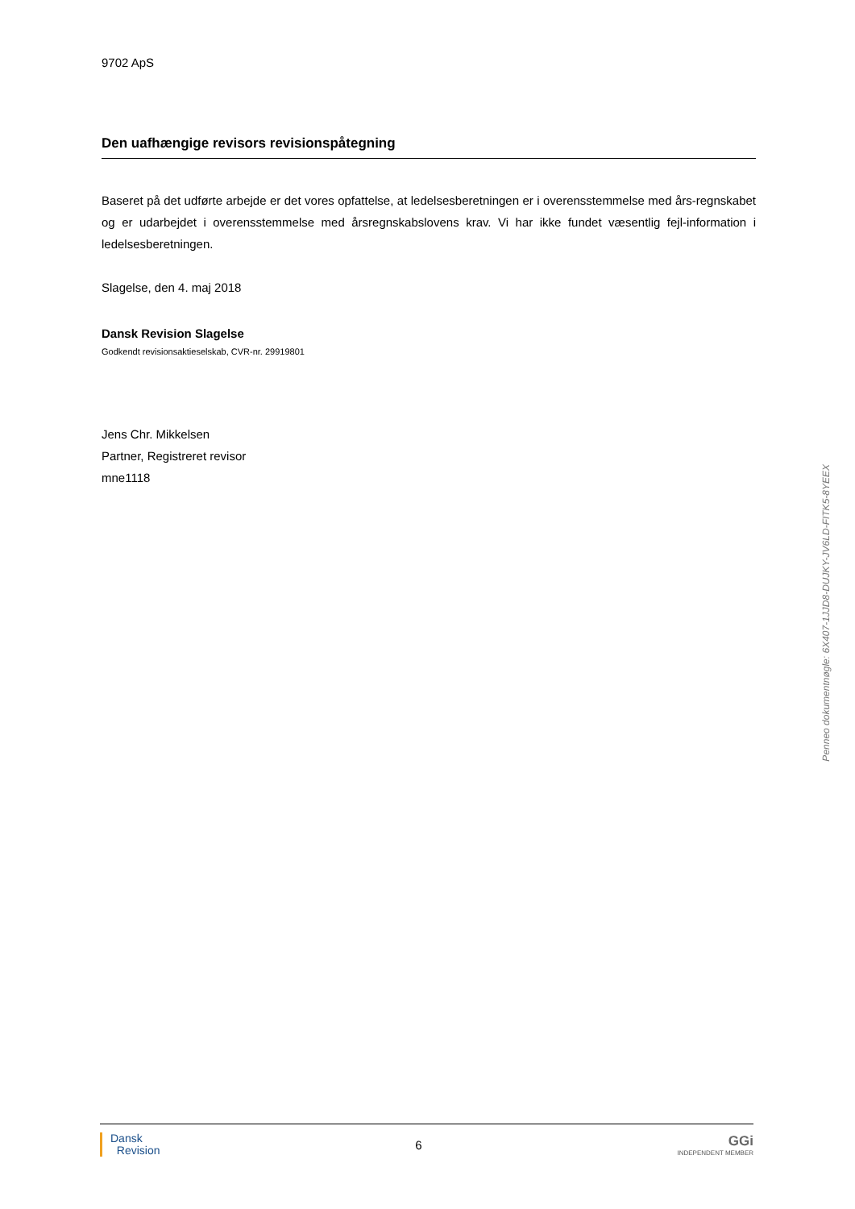9702 ApS
Den uafhængige revisors revisionspåtegning
Baseret på det udførte arbejde er det vores opfattelse, at ledelsesberetningen er i overensstemmelse med års-regnskabet og er udarbejdet i overensstemmelse med årsregnskabslovens krav. Vi har ikke fundet væsentlig fejl-information i ledelsesberetningen.
Slagelse, den 4. maj 2018
Dansk Revision Slagelse
Godkendt revisionsaktieselskab, CVR-nr. 29919801
Jens Chr. Mikkelsen
Partner, Registreret revisor
mne1118
Penneo dokumentnøgle: 6X407-1JJD8-DUJKY-JV6LD-FITK5-8YEEX
Dansk
Revision
6
GGi
INDEPENDENT MEMBER